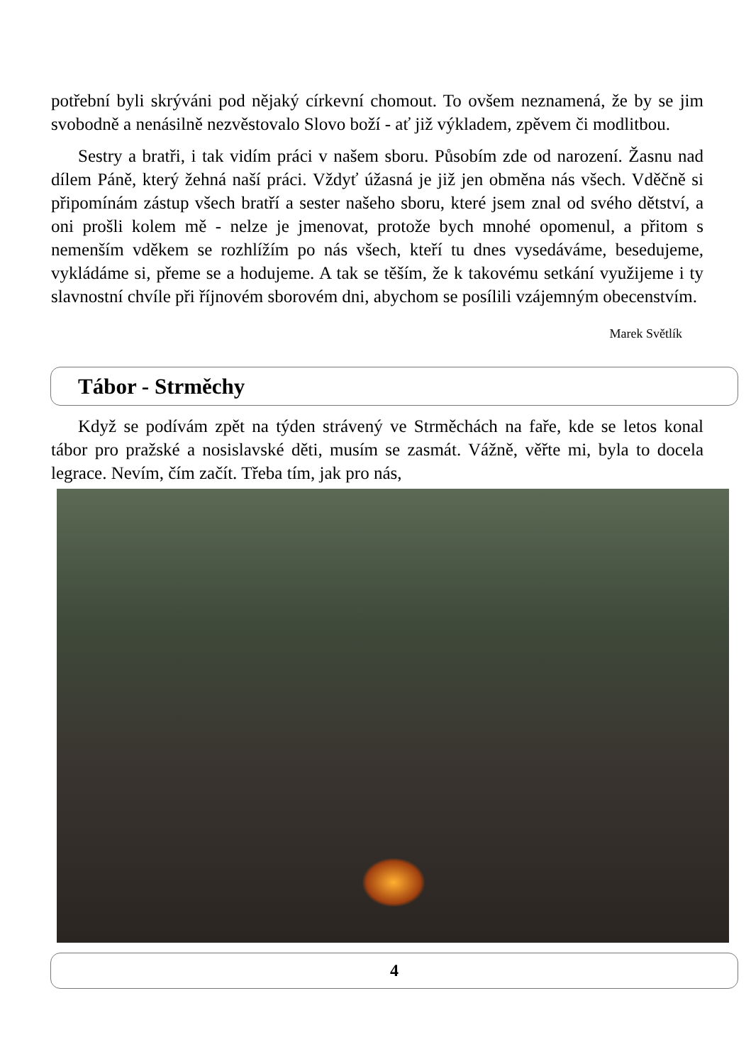potřební byli skrýváni pod nějaký církevní chomout. To ovšem neznamená, že by se jim svobodně a nenásilně nezvěstovalo Slovo boží - ať již výkladem, zpěvem či modlitbou.
Sestry a bratři, i tak vidím práci v našem sboru. Působím zde od narození. Žasnu nad dílem Páně, který žehná naší práci. Vždyť úžasná je již jen obměna nás všech. Vděčně si připomínám zástup všech bratří a sester našeho sboru, které jsem znal od svého dětství, a oni prošli kolem mě - nelze je jmenovat, protože bych mnohé opomenul, a přitom s nemenším vděkem se rozhlížím po nás všech, kteří tu dnes vysedáváme, besedujeme, vykládáme si, přeme se a hodujeme. A tak se těším, že k takovému setkání využijeme i ty slavnostní chvíle při říjnovém sborovém dni, abychom se posílili vzájemným obecenstvím.
Marek Světlík
Tábor - Strměchy
Když se podívám zpět na týden strávený ve Strměchách na faře, kde se letos konal tábor pro pražské a nosislavské děti, musím se zasmát. Vážně, věřte mi, byla to docela legrace. Nevím, čím začít. Třeba tím, jak pro nás,
4